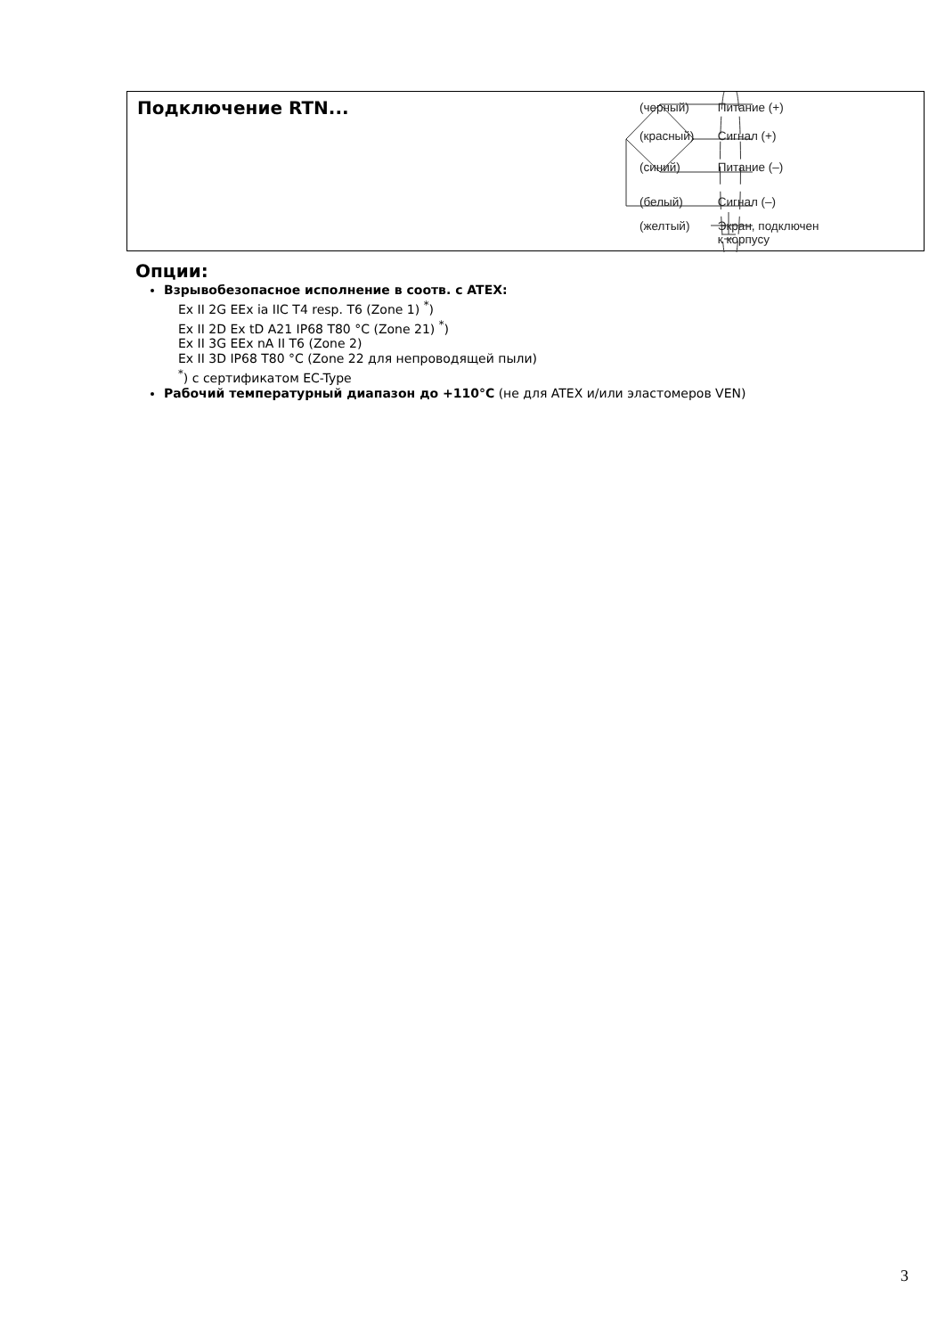Подключение RTN... (черный) Питание (+)
(красный) Сигнал (+)
(синий) Питание (–)
(белый) Сигнал (–)
(желтый) Экран, подключен
к корпусу
Опции:
Взрывобезопасное исполнение в соотв. с ATEX:
Ex II 2G EEx ia IIC T4 resp. T6 (Zone 1) <sup>*</sup>)
Ex II 2D Ex tD A21 IP68 T80 °C (Zone 21) <sup>*</sup>)
Ex II 3G EEx nA II T6 (Zone 2)
Ex II 3D IP68 T80 °C (Zone 22 для непроводящей пыли)
<sup>*</sup>) с сертификатом EC-Type
Рабочий температурный диапазон до +110°C (не для ATEX и/или эластомеров VEN)
3